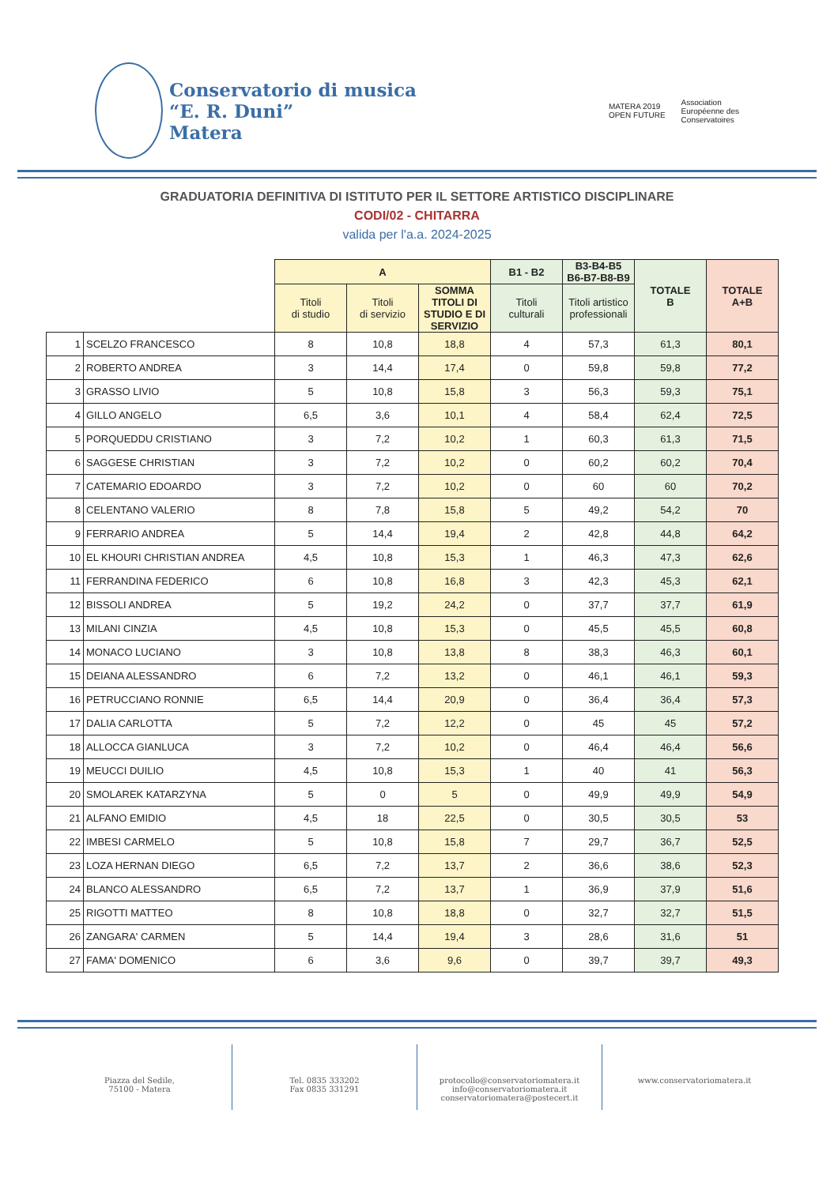Conservatorio di musica
“E. R. Duni”
Matera
MATERA 2019
OPEN FUTURE
Association
Européenne des
Conservatoires
GRADUATORIA DEFINITIVA DI ISTITUTO PER IL SETTORE ARTISTICO DISCIPLINARE
CODI/02 - CHITARRA
valida per l'a.a. 2024-2025
| | | A | | | B1 - B2 | B3-B4-B5 B6-B7-B8-B9 | TOTALE B | TOTALE A+B |
| --- | --- | --- | --- | --- | --- | --- | --- | --- |
| | | Titoli di studio | Titoli di servizio | SOMMA TITOLI DI STUDIO E DI SERVIZIO | Titoli culturali | Titoli artistico professionali | | |
| 1 | SCELZO FRANCESCO | 8 | 10,8 | 18,8 | 4 | 57,3 | 61,3 | 80,1 |
| 2 | ROBERTO ANDREA | 3 | 14,4 | 17,4 | 0 | 59,8 | 59,8 | 77,2 |
| 3 | GRASSO LIVIO | 5 | 10,8 | 15,8 | 3 | 56,3 | 59,3 | 75,1 |
| 4 | GILLO ANGELO | 6,5 | 3,6 | 10,1 | 4 | 58,4 | 62,4 | 72,5 |
| 5 | PORQUEDDU CRISTIANO | 3 | 7,2 | 10,2 | 1 | 60,3 | 61,3 | 71,5 |
| 6 | SAGGESE CHRISTIAN | 3 | 7,2 | 10,2 | 0 | 60,2 | 60,2 | 70,4 |
| 7 | CATEMARIO EDOARDO | 3 | 7,2 | 10,2 | 0 | 60 | 60 | 70,2 |
| 8 | CELENTANO VALERIO | 8 | 7,8 | 15,8 | 5 | 49,2 | 54,2 | 70 |
| 9 | FERRARIO ANDREA | 5 | 14,4 | 19,4 | 2 | 42,8 | 44,8 | 64,2 |
| 10 | EL KHOURI CHRISTIAN ANDREA | 4,5 | 10,8 | 15,3 | 1 | 46,3 | 47,3 | 62,6 |
| 11 | FERRANDINA FEDERICO | 6 | 10,8 | 16,8 | 3 | 42,3 | 45,3 | 62,1 |
| 12 | BISSOLI ANDREA | 5 | 19,2 | 24,2 | 0 | 37,7 | 37,7 | 61,9 |
| 13 | MILANI CINZIA | 4,5 | 10,8 | 15,3 | 0 | 45,5 | 45,5 | 60,8 |
| 14 | MONACO LUCIANO | 3 | 10,8 | 13,8 | 8 | 38,3 | 46,3 | 60,1 |
| 15 | DEIANA ALESSANDRO | 6 | 7,2 | 13,2 | 0 | 46,1 | 46,1 | 59,3 |
| 16 | PETRUCCIANO RONNIE | 6,5 | 14,4 | 20,9 | 0 | 36,4 | 36,4 | 57,3 |
| 17 | DALIA CARLOTTA | 5 | 7,2 | 12,2 | 0 | 45 | 45 | 57,2 |
| 18 | ALLOCCA GIANLUCA | 3 | 7,2 | 10,2 | 0 | 46,4 | 46,4 | 56,6 |
| 19 | MEUCCI DUILIO | 4,5 | 10,8 | 15,3 | 1 | 40 | 41 | 56,3 |
| 20 | SMOLAREK KATARZYNA | 5 | 0 | 5 | 0 | 49,9 | 49,9 | 54,9 |
| 21 | ALFANO EMIDIO | 4,5 | 18 | 22,5 | 0 | 30,5 | 30,5 | 53 |
| 22 | IMBESI CARMELO | 5 | 10,8 | 15,8 | 7 | 29,7 | 36,7 | 52,5 |
| 23 | LOZA HERNAN DIEGO | 6,5 | 7,2 | 13,7 | 2 | 36,6 | 38,6 | 52,3 |
| 24 | BLANCO ALESSANDRO | 6,5 | 7,2 | 13,7 | 1 | 36,9 | 37,9 | 51,6 |
| 25 | RIGOTTI MATTEO | 8 | 10,8 | 18,8 | 0 | 32,7 | 32,7 | 51,5 |
| 26 | ZANGARA' CARMEN | 5 | 14,4 | 19,4 | 3 | 28,6 | 31,6 | 51 |
| 27 | FAMA' DOMENICO | 6 | 3,6 | 9,6 | 0 | 39,7 | 39,7 | 49,3 |
Piazza del Sedile,
75100 - Matera
Tel. 0835 333202
Fax 0835 331291
protocollo@conservatoriomatera.it
info@conservatoriomatera.it
conservatoriomatera@postecert.it
www.conservatoriomatera.it